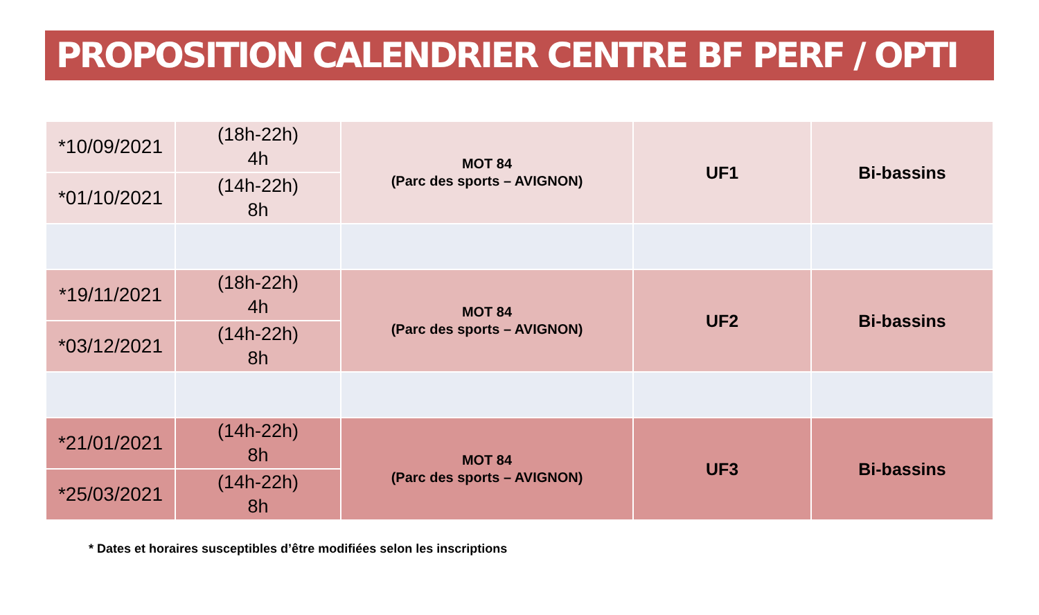PROPOSITION CALENDRIER CENTRE BF PERF / OPTI
| *10/09/2021 | (18h-22h) 4h | MOT 84 (Parc des sports – AVIGNON) | UF1 | Bi-bassins |
| *01/10/2021 | (14h-22h) 8h | | | |
| *19/11/2021 | (18h-22h) 4h | MOT 84 (Parc des sports – AVIGNON) | UF2 | Bi-bassins |
| *03/12/2021 | (14h-22h) 8h | | | |
| *21/01/2021 | (14h-22h) 8h | MOT 84 (Parc des sports – AVIGNON) | UF3 | Bi-bassins |
| *25/03/2021 | (14h-22h) 8h | | | |
* Dates et horaires susceptibles d’être modifiées selon les inscriptions